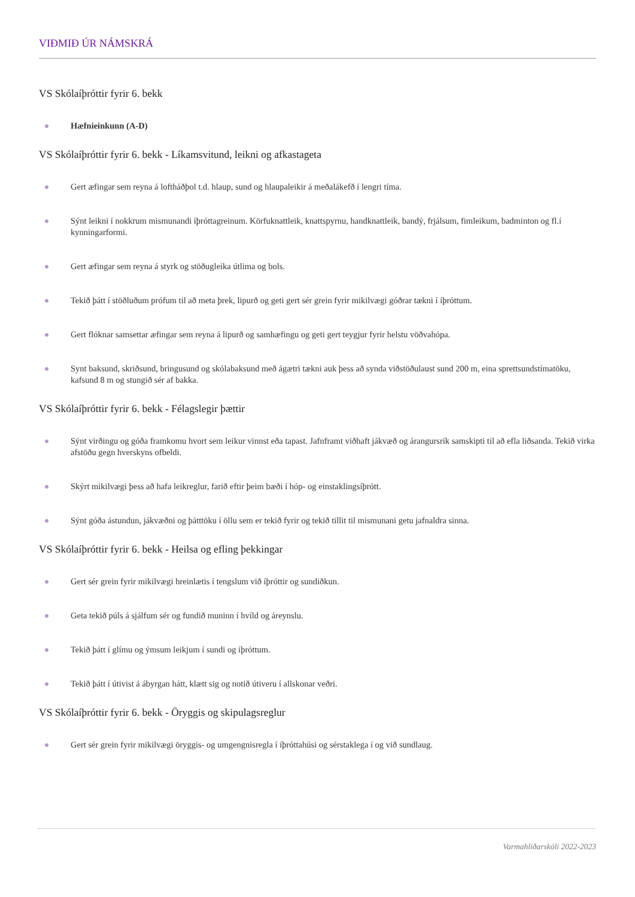VIÐMIÐ ÚR NÁMSKRÁ
VS Skólaíþróttir fyrir 6. bekk
Hæfnieinkunn (A-D)
VS Skólaíþróttir fyrir 6. bekk - Líkamsvitund, leikni og afkastageta
Gert æfingar sem reyna á loftháðþol t.d. hlaup, sund og hlaupaleikir á meðalákefð í lengri tíma.
Sýnt leikni í nokkrum mismunandi íþróttagreinum. Körfuknattleik, knattspyrnu, handknattleik, bandý, frjálsum, fimleikum, badminton og fl.í kynningarformi.
Gert æfingar sem reyna á styrk og stöðugleika útlima og bols.
Tekið þátt í stöðluðum prófum til að meta þrek, lipurð og geti gert sér grein fyrir mikilvægi góðrar tækni í íþróttum.
Gert flóknar samsettar æfingar sem reyna á lipurð og samhæfingu og geti gert teygjur fyrir helstu vöðvahópa.
Synt baksund, skriðsund, bringusund og skólabaksund með ágætri tækni auk þess að synda viðstöðulaust sund 200 m, eina sprettsundstímatöku, kafsund 8 m og stungið sér af bakka.
VS Skólaíþróttir fyrir 6. bekk - Félagslegir þættir
Sýnt virðingu og góða framkomu hvort sem leikur vinnst eða tapast. Jafnframt viðhaft jákvæð og árangursrík samskipti til að efla liðsanda. Tekið virka afstöðu gegn hverskyns ofbeldi.
Skýrt mikilvægi þess að hafa leikreglur, farið eftir þeim bæði í hóp- og einstaklingsíþrótt.
Sýnt góða ástundun, jákvæðni og þátttöku í öllu sem er tekið fyrir og tekið tillit til mismunani getu jafnaldra sinna.
VS Skólaíþróttir fyrir 6. bekk - Heilsa og efling þekkingar
Gert sér grein fyrir mikilvægi hreinlætis í tengslum við íþróttir og sundiðkun.
Geta tekið púls á sjálfum sér og fundið muninn í hvíld og áreynslu.
Tekið þátt í glímu og ýmsum leikjum í sundi og íþróttum.
Tekið þátt í útivist á ábyrgan hátt, klætt sig og notið útiveru í allskonar veðri.
VS Skólaíþróttir fyrir 6. bekk - Öryggis og skipulagsreglur
Gert sér grein fyrir mikilvægi öryggis- og umgengnisregla í íþróttahúsi og sérstaklega í og við sundlaug.
Varmahlíðarskóli 2022-2023